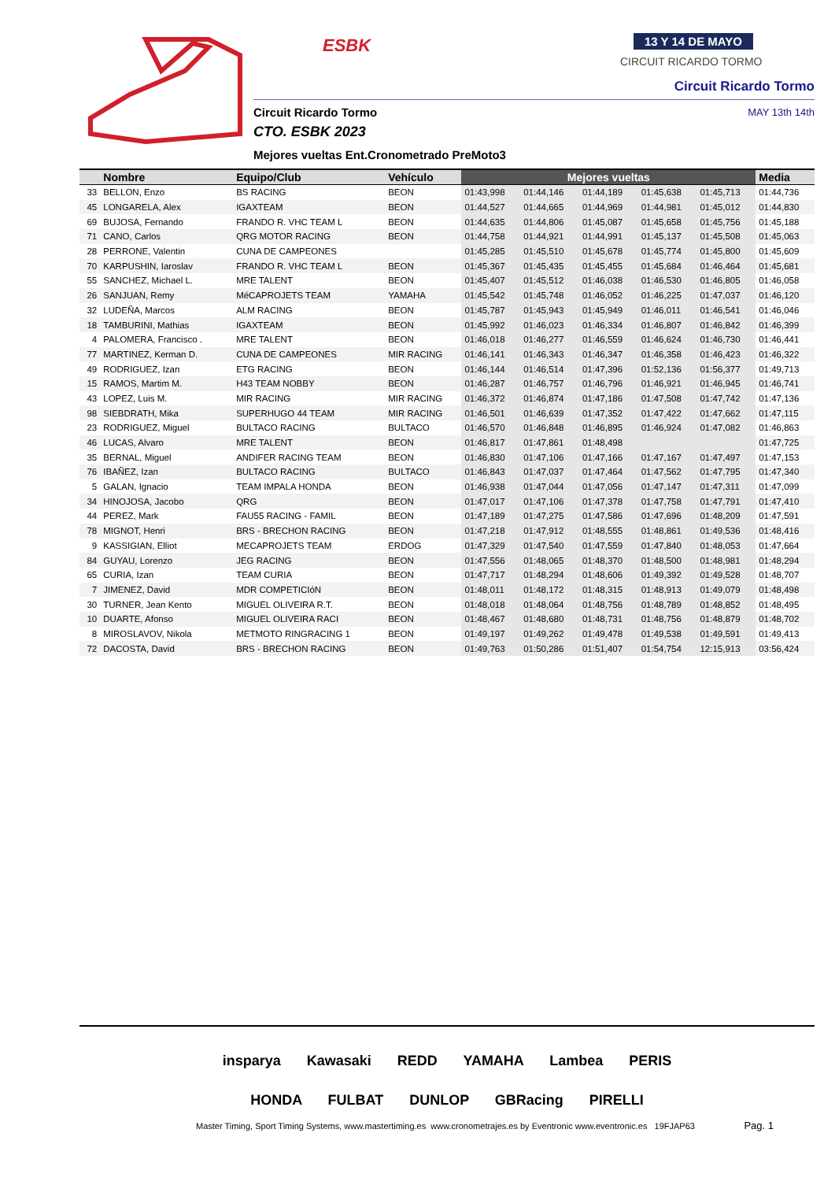ESBK 13 Y 14 DE MAYO
CIRCUIT RICARDO TORMO
Circuit Ricardo Tormo
Circuit Ricardo Tormo MAY 13th 14th
CTO. ESBK 2023
Mejores vueltas Ent.Cronometrado PreMoto3
| | Nombre | Equipo/Club | Vehículo | Mejores vueltas | | | | | Media |
| --- | --- | --- | --- | --- | --- | --- | --- | --- | --- |
| 33 | BELLON, Enzo | BS RACING | BEON | 01:43,998 | 01:44,146 | 01:44,189 | 01:45,638 | 01:45,713 | 01:44,736 |
| 45 | LONGARELA, Alex | IGAXTEAM | BEON | 01:44,527 | 01:44,665 | 01:44,969 | 01:44,981 | 01:45,012 | 01:44,830 |
| 69 | BUJOSA, Fernando | FRANDO R. VHC TEAM L | BEON | 01:44,635 | 01:44,806 | 01:45,087 | 01:45,658 | 01:45,756 | 01:45,188 |
| 71 | CANO, Carlos | QRG MOTOR RACING | BEON | 01:44,758 | 01:44,921 | 01:44,991 | 01:45,137 | 01:45,508 | 01:45,063 |
| 28 | PERRONE, Valentin | CUNA DE CAMPEONES | | 01:45,285 | 01:45,510 | 01:45,678 | 01:45,774 | 01:45,800 | 01:45,609 |
| 70 | KARPUSHIN, Iaroslav | FRANDO R. VHC TEAM L | BEON | 01:45,367 | 01:45,435 | 01:45,455 | 01:45,684 | 01:46,464 | 01:45,681 |
| 55 | SANCHEZ, Michael L. | MRE TALENT | BEON | 01:45,407 | 01:45,512 | 01:46,038 | 01:46,530 | 01:46,805 | 01:46,058 |
| 26 | SANJUAN, Remy | MéCAPROJETS TEAM | YAMAHA | 01:45,542 | 01:45,748 | 01:46,052 | 01:46,225 | 01:47,037 | 01:46,120 |
| 32 | LUDEÑA, Marcos | ALM RACING | BEON | 01:45,787 | 01:45,943 | 01:45,949 | 01:46,011 | 01:46,541 | 01:46,046 |
| 18 | TAMBURINI, Mathias | IGAXTEAM | BEON | 01:45,992 | 01:46,023 | 01:46,334 | 01:46,807 | 01:46,842 | 01:46,399 |
| 4 | PALOMERA, Francisco . | MRE TALENT | BEON | 01:46,018 | 01:46,277 | 01:46,559 | 01:46,624 | 01:46,730 | 01:46,441 |
| 77 | MARTINEZ, Kerman D. | CUNA DE CAMPEONES | MIR RACING | 01:46,141 | 01:46,343 | 01:46,347 | 01:46,358 | 01:46,423 | 01:46,322 |
| 49 | RODRIGUEZ, Izan | ETG RACING | BEON | 01:46,144 | 01:46,514 | 01:47,396 | 01:52,136 | 01:56,377 | 01:49,713 |
| 15 | RAMOS, Martim M. | H43 TEAM NOBBY | BEON | 01:46,287 | 01:46,757 | 01:46,796 | 01:46,921 | 01:46,945 | 01:46,741 |
| 43 | LOPEZ, Luis M. | MIR RACING | MIR RACING | 01:46,372 | 01:46,874 | 01:47,186 | 01:47,508 | 01:47,742 | 01:47,136 |
| 98 | SIEBDRATH, Mika | SUPERHUGO 44 TEAM | MIR RACING | 01:46,501 | 01:46,639 | 01:47,352 | 01:47,422 | 01:47,662 | 01:47,115 |
| 23 | RODRIGUEZ, Miguel | BULTACO RACING | BULTACO | 01:46,570 | 01:46,848 | 01:46,895 | 01:46,924 | 01:47,082 | 01:46,863 |
| 46 | LUCAS, Alvaro | MRE TALENT | BEON | 01:46,817 | 01:47,861 | 01:48,498 | | | 01:47,725 |
| 35 | BERNAL, Miguel | ANDIFER RACING TEAM | BEON | 01:46,830 | 01:47,106 | 01:47,166 | 01:47,167 | 01:47,497 | 01:47,153 |
| 76 | IBAÑEZ, Izan | BULTACO RACING | BULTACO | 01:46,843 | 01:47,037 | 01:47,464 | 01:47,562 | 01:47,795 | 01:47,340 |
| 5 | GALAN, Ignacio | TEAM IMPALA HONDA | BEON | 01:46,938 | 01:47,044 | 01:47,056 | 01:47,147 | 01:47,311 | 01:47,099 |
| 34 | HINOJOSA, Jacobo | QRG | BEON | 01:47,017 | 01:47,106 | 01:47,378 | 01:47,758 | 01:47,791 | 01:47,410 |
| 44 | PEREZ, Mark | FAU55 RACING - FAMIL | BEON | 01:47,189 | 01:47,275 | 01:47,586 | 01:47,696 | 01:48,209 | 01:47,591 |
| 78 | MIGNOT, Henri | BRS - BRECHON RACING | BEON | 01:47,218 | 01:47,912 | 01:48,555 | 01:48,861 | 01:49,536 | 01:48,416 |
| 9 | KASSIGIAN, Elliot | MECAPROJETS TEAM | ERDOG | 01:47,329 | 01:47,540 | 01:47,559 | 01:47,840 | 01:48,053 | 01:47,664 |
| 84 | GUYAU, Lorenzo | JEG RACING | BEON | 01:47,556 | 01:48,065 | 01:48,370 | 01:48,500 | 01:48,981 | 01:48,294 |
| 65 | CURIA, Izan | TEAM CURIA | BEON | 01:47,717 | 01:48,294 | 01:48,606 | 01:49,392 | 01:49,528 | 01:48,707 |
| 7 | JIMENEZ, David | MDR COMPETICIóN | BEON | 01:48,011 | 01:48,172 | 01:48,315 | 01:48,913 | 01:49,079 | 01:48,498 |
| 30 | TURNER, Jean Kento | MIGUEL OLIVEIRA R.T. | BEON | 01:48,018 | 01:48,064 | 01:48,756 | 01:48,789 | 01:48,852 | 01:48,495 |
| 10 | DUARTE, Afonso | MIGUEL OLIVEIRA RACI | BEON | 01:48,467 | 01:48,680 | 01:48,731 | 01:48,756 | 01:48,879 | 01:48,702 |
| 8 | MIROSLAVOV, Nikola | METMOTO RINGRACING 1 | BEON | 01:49,197 | 01:49,262 | 01:49,478 | 01:49,538 | 01:49,591 | 01:49,413 |
| 72 | DACOSTA, David | BRS - BRECHON RACING | BEON | 01:49,763 | 01:50,286 | 01:51,407 | 01:54,754 | 12:15,913 | 03:56,424 |
insparya Kawasaki REDD YAMAHA Lambea PERIS
HONDA FULBAT DUNLOP GBRacing PIRELLI
Master Timing, Sport Timing Systems, www.mastertiming.es www.cronometrajes.es by Eventronic www.eventronic.es 19FJAP63
Pag. 1